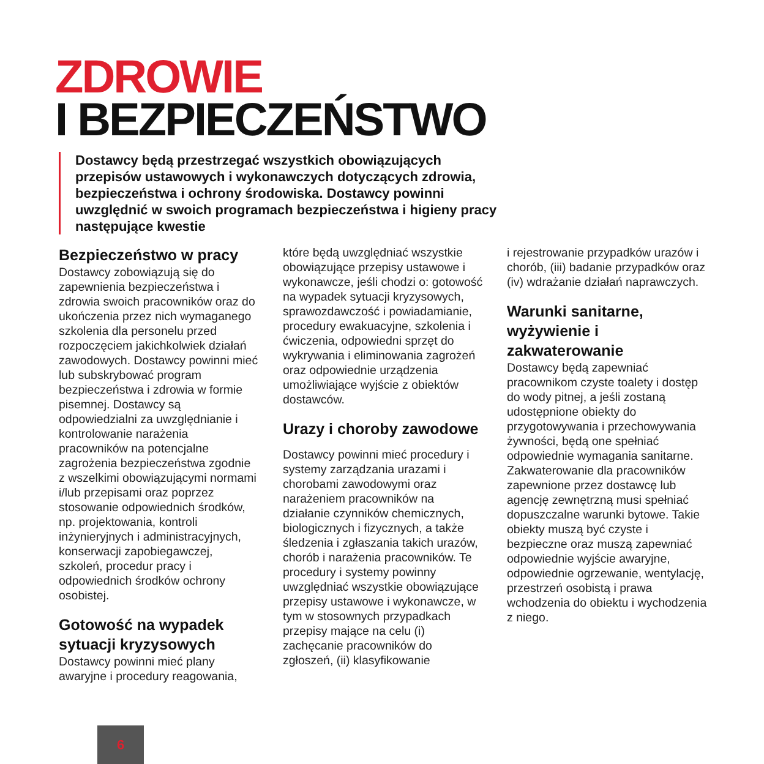ZDROWIE
I BEZPIECZEŃSTWO
Dostawcy będą przestrzegać wszystkich obowiązujących przepisów ustawowych i wykonawczych dotyczących zdrowia, bezpieczeństwa i ochrony środowiska. Dostawcy powinni uwzględnić w swoich programach bezpieczeństwa i higieny pracy następujące kwestie
Bezpieczeństwo w pracy
Dostawcy zobowiązują się do zapewnienia bezpieczeństwa i zdrowia swoich pracowników oraz do ukończenia przez nich wymaganego szkolenia dla personelu przed rozpoczęciem jakichkolwiek działań zawodowych. Dostawcy powinni mieć lub subskrybować program bezpieczeństwa i zdrowia w formie pisemnej. Dostawcy są odpowiedzialni za uwzględnianie i kontrolowanie narażenia pracowników na potencjalne zagrożenia bezpieczeństwa zgodnie z wszelkimi obowiązującymi normami i/lub przepisami oraz poprzez stosowanie odpowiednich środków, np. projektowania, kontroli inżynieryjnych i administracyjnych, konserwacji zapobiegawczej, szkoleń, procedur pracy i odpowiednich środków ochrony osobistej.
Gotowość na wypadek sytuacji kryzysowych
Dostawcy powinni mieć plany awaryjne i procedury reagowania,
które będą uwzględniać wszystkie obowiązujące przepisy ustawowe i wykonawcze, jeśli chodzi o: gotowość na wypadek sytuacji kryzysowych, sprawozdawczość i powiadamianie, procedury ewakuacyjne, szkolenia i ćwiczenia, odpowiedni sprzęt do wykrywania i eliminowania zagrożeń oraz odpowiednie urządzenia umożliwiające wyjście z obiektów dostawców.
Urazy i choroby zawodowe
Dostawcy powinni mieć procedury i systemy zarządzania urazami i chorobami zawodowymi oraz narażeniem pracowników na działanie czynników chemicznych, biologicznych i fizycznych, a także śledzenia i zgłaszania takich urazów, chorób i narażenia pracowników. Te procedury i systemy powinny uwzględniać wszystkie obowiązujące przepisy ustawowe i wykonawcze, w tym w stosownych przypadkach przepisy mające na celu (i) zachęcanie pracowników do zgłoszeń, (ii) klasyfikowanie
i rejestrowanie przypadków urazów i chorób, (iii) badanie przypadków oraz (iv) wdrażanie działań naprawczych.
Warunki sanitarne, wyżywienie i zakwaterowanie
Dostawcy będą zapewniać pracownikom czyste toalety i dostęp do wody pitnej, a jeśli zostaną udostępnione obiekty do przygotowywania i przechowywania żywności, będą one spełniać odpowiednie wymagania sanitarne. Zakwaterowanie dla pracowników zapewnione przez dostawcę lub agencję zewnętrzną musi spełniać dopuszczalne warunki bytowe. Takie obiekty muszą być czyste i bezpieczne oraz muszą zapewniać odpowiednie wyjście awaryjne, odpowiednie ogrzewanie, wentylację, przestrzeń osobistą i prawa wchodzenia do obiektu i wychodzenia z niego.
6